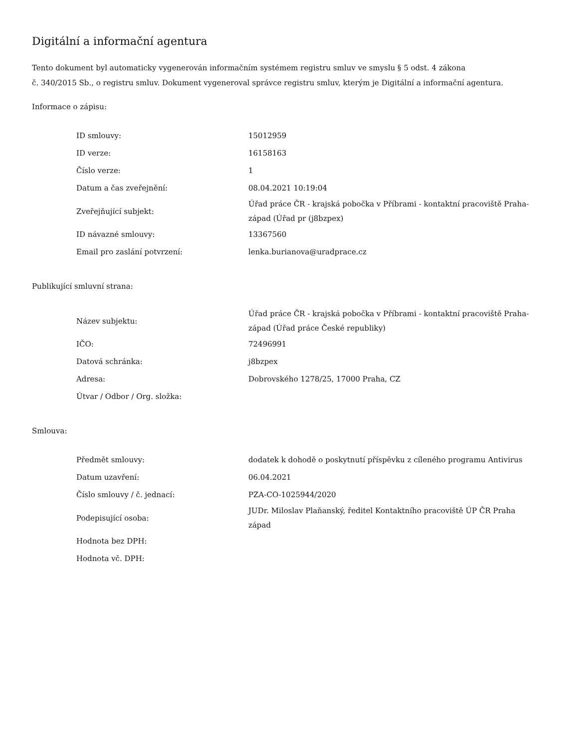Digitální a informační agentura
Tento dokument byl automaticky vygenerován informačním systémem registru smluv ve smyslu § 5 odst. 4 zákona
č. 340/2015 Sb., o registru smluv. Dokument vygeneroval správce registru smluv, kterým je Digitální a informační agentura.
Informace o zápisu:
| ID smlouvy: | 15012959 |
| ID verze: | 16158163 |
| Číslo verze: | 1 |
| Datum a čas zveřejnění: | 08.04.2021 10:19:04 |
| Zveřejňující subjekt: | Úřad práce ČR - krajská pobočka v Příbrami - kontaktní pracoviště Praha-západ (Úřad pr (j8bzpex) |
| ID návazné smlouvy: | 13367560 |
| Email pro zaslání potvrzení: | lenka.burianova@uradprace.cz |
Publikující smluvní strana:
| Název subjektu: | Úřad práce ČR - krajská pobočka v Příbrami - kontaktní pracoviště Praha-západ (Úřad práce České republiky) |
| IČO: | 72496991 |
| Datová schránka: | j8bzpex |
| Adresa: | Dobrovského 1278/25, 17000 Praha, CZ |
| Útvar / Odbor / Org. složka: | |
Smlouva:
| Předmět smlouvy: | dodatek k dohodě o poskytnutí příspěvku z cíleného programu Antivirus |
| Datum uzavření: | 06.04.2021 |
| Číslo smlouvy / č. jednací: | PZA-CO-1025944/2020 |
| Podepisující osoba: | JUDr. Miloslav Plaňanský, ředitel Kontaktního pracoviště ÚP ČR Praha západ |
| Hodnota bez DPH: | |
| Hodnota vč. DPH: | |